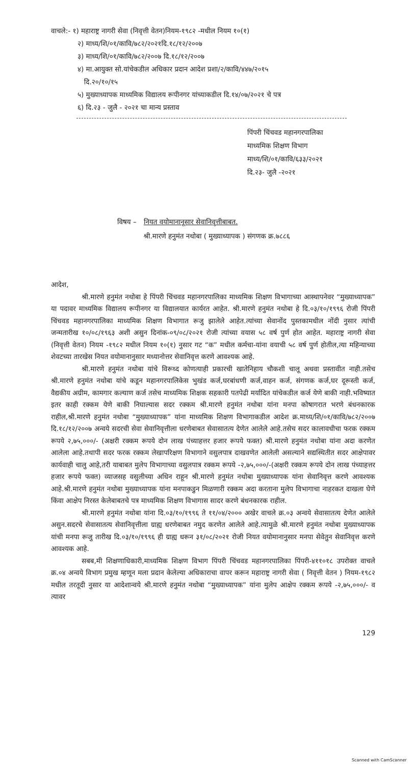वाचले:- १) महाराष्ट्र नागरी सेवा (निवृत्ती वेतन)नियम-१९८२ -मधील नियम १०(१)
२) माध्य/शि/०१/कावि/७८२/२०२१दि.१८/१२/२००७
३) माध्य/शि/०१/कावि/७८२/२००७ दि.१८/१२/२००७
४) मा.आयुक्त सो.यांचेकडील अधिकार प्रदान आदेश प्रशा/२/कावि/४४७/२०१५
दि.२०/१०/१५
५) मुख्याध्यापक माध्यमिक विद्यालय रूपीनगर यांच्याकडील दि.१४/०७/२०२१ चे पत्र
६) दि.२३ - जुलै - २०२१ चा मान्य प्रस्ताव
पिंपरी चिंचवड महानगरपालिका
माध्यमिक शिक्षण विभाग
माध्य/शि/०१/कावि/६३३/२०२१
दि.२३- जुलै -२०२१
विषय – नियत वयोमानानूसार सेवानिवृत्तीबाबत.
श्री.मारणे हनुमंत नथोबा ( मुख्याध्यापक ) संगणक क्र.७८८६
आदेश,
श्री.मारणे हनुमंत नथोबा हे पिंपरी चिंचवड महानगरपालिका माध्यमिक शिक्षण विभागाच्या आस्थापनेवर “मुख्याध्यापक” या पदावर माध्यमिक विद्यालय रूपीनगर या विद्यालयात कार्यरत आहेत. श्री.मारणे हनुमंत नथोबा हे दि.०३/१०/१९९६ रोजी पिंपरी चिंचवड महानगरपालिका माध्यमिक शिक्षण विभागात रूजु झालेले आहेत.त्यांच्या सेवानोंद पुस्तकामधील नोंदी नुसार त्यांची जन्मतारीख १०/०८/१९६३ अशी असुन दिनांक-०९/०८/२०२१ रोजी त्यांच्या वयास ५८ वर्ष पुर्ण होत आहेत. महाराष्ट्र नागरी सेवा (निवृत्ती वेतन) नियम -१९८२ मधील नियम १०(१) नुसार गट “क” मधील कर्मचा-यांना वयाची ५८ वर्ष पुर्ण होतील,त्या महिन्याच्या शेवटच्या तारखेस नियत वयोमानानुसार मध्यानोत्तर सेवानिवृत्त करणे आवश्यक आहे.
श्री.मारणे हनुमंत नथोबा यांचे विरूध्द कोणत्याही प्रकारची खातेनिहाय चौकशी चालू अथवा प्रस्तावीत नाही.तसेच श्री.मारणे हनुमंत नथोबा यांचे कडून महानगरपालिकेस भुखंड कर्ज,घरबांधणी कर्ज,वाहन कर्ज, संगणक कर्ज,घर दूरूस्ती कर्ज, वैद्यकीय अग्रीम, कामगार कल्याण कर्ज तसेच माध्यमिक शिक्षक सहकारी पतपेढी मर्यादित यांचेकडील कर्ज येणे बाकी नाही.भविष्यात इतर काही रक्कम येणे बाकी निघाल्यास सदर रक्कम श्री.मारणे हनुमंत नथोबा यांना मनपा कोषागरात भरणे बंधनकारक राहील,श्री.मारणे हनुमंत नथोबा “मुख्याध्यापक” यांना माध्यमिक शिक्षण विभागाकडील आदेश क्र.माध्य/शि/०१/कावि/७८२/२००७ दि.१८/१२/२००७ अन्वये सदरची सेवा सेवानिवृत्तीला धरणेबाबत सेवासातत्य देणेत आलेले आहे.तसेच सदर कालावधीचा फरक रक्कम रूपये २,७५,०००/- (अक्षरी रक्कम रूपये दोन लाख पंच्याहत्तर हजार रूपये फक्त) श्री.मारणे हनुमंत नथोबा यांना अदा करणेत आलेला आहे.तथापी सदर फरक रक्कम लेखापरिक्षण विभागाने वसुलपात्र दाखवणेत आलेली असल्याने सद्यस्थितीत सदर आक्षेपावर कार्यवाही चालु आहे,तरी याबाबत मुलेप विभागाच्या वसुलपात्र रक्कम रूपये -२,७५,०००/-(अक्षरी रक्कम रूपये दोन लाख पंच्याहत्तर हजार रूपये फक्त) व्याजसह वसुलीच्या अधिन राहून श्री.मारणे हनुमंत नथोबा मुख्याध्यापक यांना सेवानिवृत्त करणे आवश्यक आहे.श्री.मारणे हनुमंत नथोबा मुख्याध्यापक यांना मनपाकडुन मिळणारी रक्कम अदा करताना मुलेप विभागाचा नाहरकत दाखला घेणे किंवा आक्षेप निरस्त केलेबाबतचे पत्र माध्यमिक शिक्षण विभागास सादर करणे बंधनकारक राहील.
श्री.मारणे हनुमंत नथोबा यांना दि.०३/१०/१९९६ ते ११/०४/२००० अखेर वाचले क्र.०३ अन्वये सेवासातत्य देणेत आलेले असुन.सदरचे सेवासातत्य सेवानिवृत्तीला ग्राह्य धरणेबाबत नमुद करणेत आलेले आहे.त्यामुळे श्री.मारणे हनुमंत नथोबा मुख्याध्यापक यांची मनपा रूजु तारीख दि.०३/१०/१९९६ ही ग्राह्य धरून ३१/०८/२०२१ रोजी नियत वयोमानानुसार मनपा सेवेतुन सेवानिवृत्त करणे आवश्यक आहे.
सबब,मी शिक्षणाधिकारी,माध्यमिक शिक्षण विभाग पिंपरी चिंचवड महानगरपालिका पिंपरी-४११०१८ उपरोक्त वाचले क्र.०४ अन्वये विभाग प्रमुख म्हणून मला प्रदान केलेल्या अधिकाराचा वापर करून महाराष्ट्र नागरी सेवा ( निवृत्ती वेतन ) नियम-१९८२ मधील तरतूदी नुसार या आदेशान्वये श्री.मारणे हनुमंत नथोबा “मुख्याध्यापक” यांना मुलेप आक्षेप रक्कम रूपये -२,७५,०००/- व त्यावर
129
Scanned with CamScanner